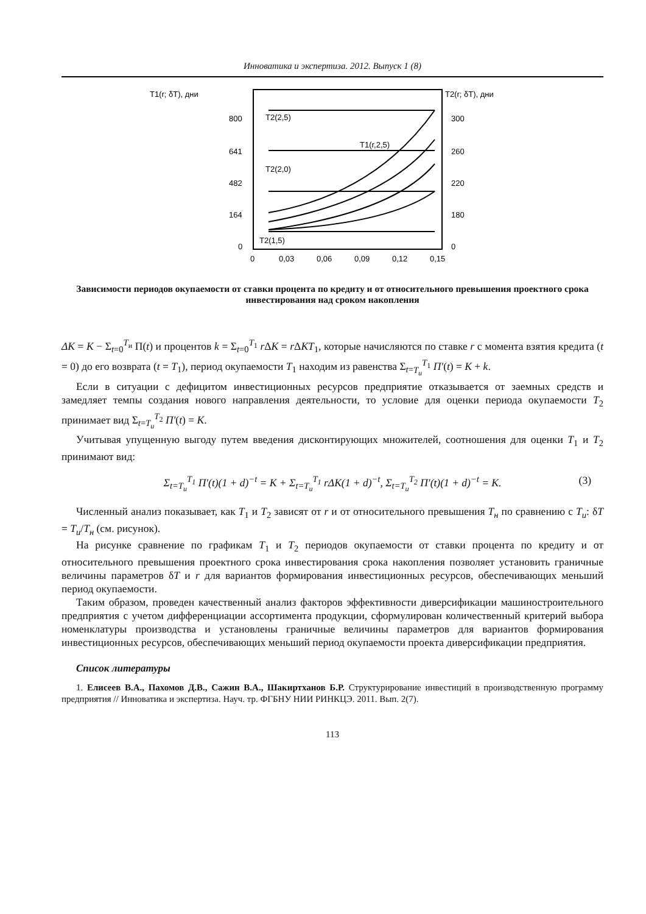Инноватика и экспертиза. 2012. Выпуск 1 (8)
T1(r; δT), дни
T2(r; δT), дни
800
641
482
164
0
300
260
220
180
0
0
0,03
0,06
0,09
0,12
0,15
T2(2,5)
T1(r,2,5)
T2(2,0)
T2(1,5)
Зависимости периодов окупаемости от ставки процента по кредиту и от относительного превышения проектного срока инвестирования над сроком накопления
ΔK = K − Σ<sub>t=0</sub><sup>T<sub>и</sub></sup> Π(t) и процентов k = Σ<sub>t=0</sub><sup>T<sub>1</sub></sup> r ΔK = r ΔKT<sub>1</sub>, которые начисляются по ставке r с момента взятия кредита (t = 0) до его возврата (t = T<sub>1</sub>), период окупаемости T<sub>1</sub> находим из равенства Σ<sub>t=T<sub>u</sub></sub><sup>T<sub>1</sub></sup> Π′(t) = K + k.
Если в ситуации с дефицитом инвестиционных ресурсов предприятие отказывается от заемных средств и замедляет темпы создания нового направления деятельности, то условие для оценки периода окупаемости T<sub>2</sub> принимает вид Σ<sub>t=T<sub>u</sub></sub><sup>T<sub>2</sub></sup> Π′(t) = K.
Учитывая упущенную выгоду путем введения дисконтирующих множителей, соотношения для оценки T<sub>1</sub> и T<sub>2</sub> принимают вид:
Σ<sub>t=T<sub>u</sub></sub><sup>T<sub>1</sub></sup> Π′(t)(1 + d)<sup>−t</sup> = K + Σ<sub>t=T<sub>u</sub></sub><sup>T<sub>1</sub></sup> rΔK(1 + d)<sup>−t</sup>, Σ<sub>t=T<sub>u</sub></sub><sup>T<sub>2</sub></sup> Π′(t)(1 + d)<sup>−t</sup> = K. (3)
Численный анализ показывает, как T<sub>1</sub> и T<sub>2</sub> зависят от r и от относительного превышения T<sub>н</sub> по сравнению с T<sub>u</sub>: δT = T<sub>u</sub>/T<sub>н</sub> (см. рисунок).
На рисунке сравнение по графикам T<sub>1</sub> и T<sub>2</sub> периодов окупаемости от ставки процента по кредиту и от относительного превышения проектного срока инвестирования срока накопления позволяет установить граничные величины параметров δT и r для вариантов формирования инвестиционных ресурсов, обеспечивающих меньший период окупаемости.
Таким образом, проведен качественный анализ факторов эффективности диверсификации машиностроительного предприятия с учетом дифференциации ассортимента продукции, сформулирован количественный критерий выбора номенклатуры производства и установлены граничные величины параметров для вариантов формирования инвестиционных ресурсов, обеспечивающих меньший период окупаемости проекта диверсификации предприятия.
Список литературы
1. Елисеев В.А., Пахомов Д.В., Сажин В.А., Шакиртханов Б.Р. Структурирование инвестиций в производственную программу предприятия // Инноватика и экспертиза. Науч. тр. ФГБНУ НИИ РИНКЦЭ. 2011. Вып. 2(7).
113